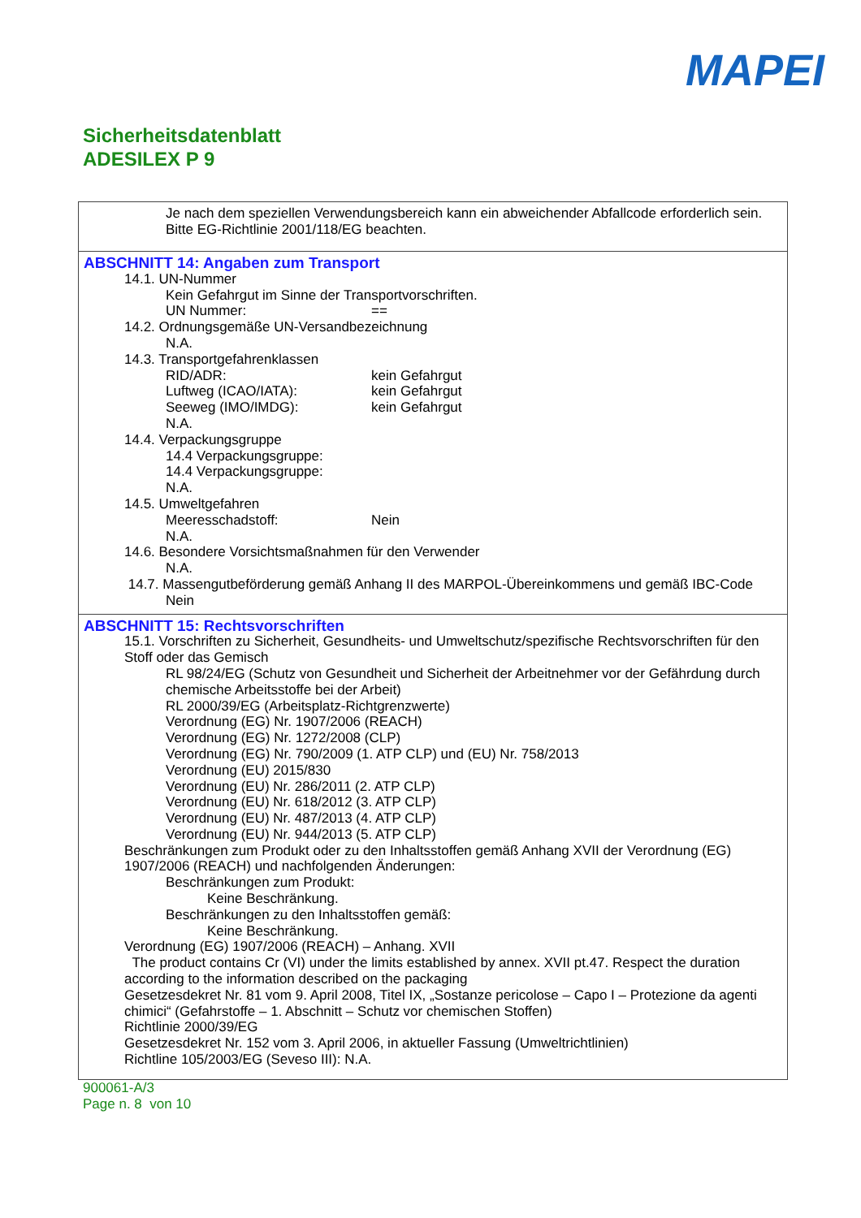MAPEI
Sicherheitsdatenblatt
ADESILEX P 9
Je nach dem speziellen Verwendungsbereich kann ein abweichender Abfallcode erforderlich sein. Bitte EG-Richtlinie 2001/118/EG beachten.
ABSCHNITT 14: Angaben zum Transport
14.1. UN-Nummer
Kein Gefahrgut im Sinne der Transportvorschriften.
UN Nummer: ==
14.2. Ordnungsgemäße UN-Versandbezeichnung
N.A.
14.3. Transportgefahrenklassen
RID/ADR: kein Gefahrgut
Luftweg (ICAO/IATA): kein Gefahrgut
Seeweg (IMO/IMDG): kein Gefahrgut
N.A.
14.4. Verpackungsgruppe
14.4 Verpackungsgruppe:
14.4 Verpackungsgruppe:
N.A.
14.5. Umweltgefahren
Meeresschadstoff: Nein
N.A.
14.6. Besondere Vorsichtsmaßnahmen für den Verwender
N.A.
14.7. Massengutbeförderung gemäß Anhang II des MARPOL-Übereinkommens und gemäß IBC-Code
Nein
ABSCHNITT 15: Rechtsvorschriften
15.1. Vorschriften zu Sicherheit, Gesundheits- und Umweltschutz/spezifische Rechtsvorschriften für den Stoff oder das Gemisch
RL 98/24/EG (Schutz von Gesundheit und Sicherheit der Arbeitnehmer vor der Gefährdung durch chemische Arbeitsstoffe bei der Arbeit)
RL 2000/39/EG (Arbeitsplatz-Richtgrenzwerte)
Verordnung (EG) Nr. 1907/2006 (REACH)
Verordnung (EG) Nr. 1272/2008 (CLP)
Verordnung (EG) Nr. 790/2009 (1. ATP CLP) und (EU) Nr. 758/2013
Verordnung (EU) 2015/830
Verordnung (EU) Nr. 286/2011 (2. ATP CLP)
Verordnung (EU) Nr. 618/2012 (3. ATP CLP)
Verordnung (EU) Nr. 487/2013 (4. ATP CLP)
Verordnung (EU) Nr. 944/2013 (5. ATP CLP)
Beschränkungen zum Produkt oder zu den Inhaltsstoffen gemäß Anhang XVII der Verordnung (EG) 1907/2006 (REACH) und nachfolgenden Änderungen:
Beschränkungen zum Produkt:
Keine Beschränkung.
Beschränkungen zu den Inhaltsstoffen gemäß:
Keine Beschränkung.
Verordnung (EG) 1907/2006 (REACH) – Anhang. XVII
The product contains Cr (VI) under the limits established by annex. XVII pt.47. Respect the duration according to the information described on the packaging
Gesetzesdekret Nr. 81 vom 9. April 2008, Titel IX, „Sostanze pericolose – Capo I – Protezione da agenti chimici“ (Gefahrstoffe – 1. Abschnitt – Schutz vor chemischen Stoffen)
Richtlinie 2000/39/EG
Gesetzesdekret Nr. 152 vom 3. April 2006, in aktueller Fassung (Umweltrichtlinien)
Richtline 105/2003/EG (Seveso III): N.A.
900061-A/3
Page n. 8 von 10